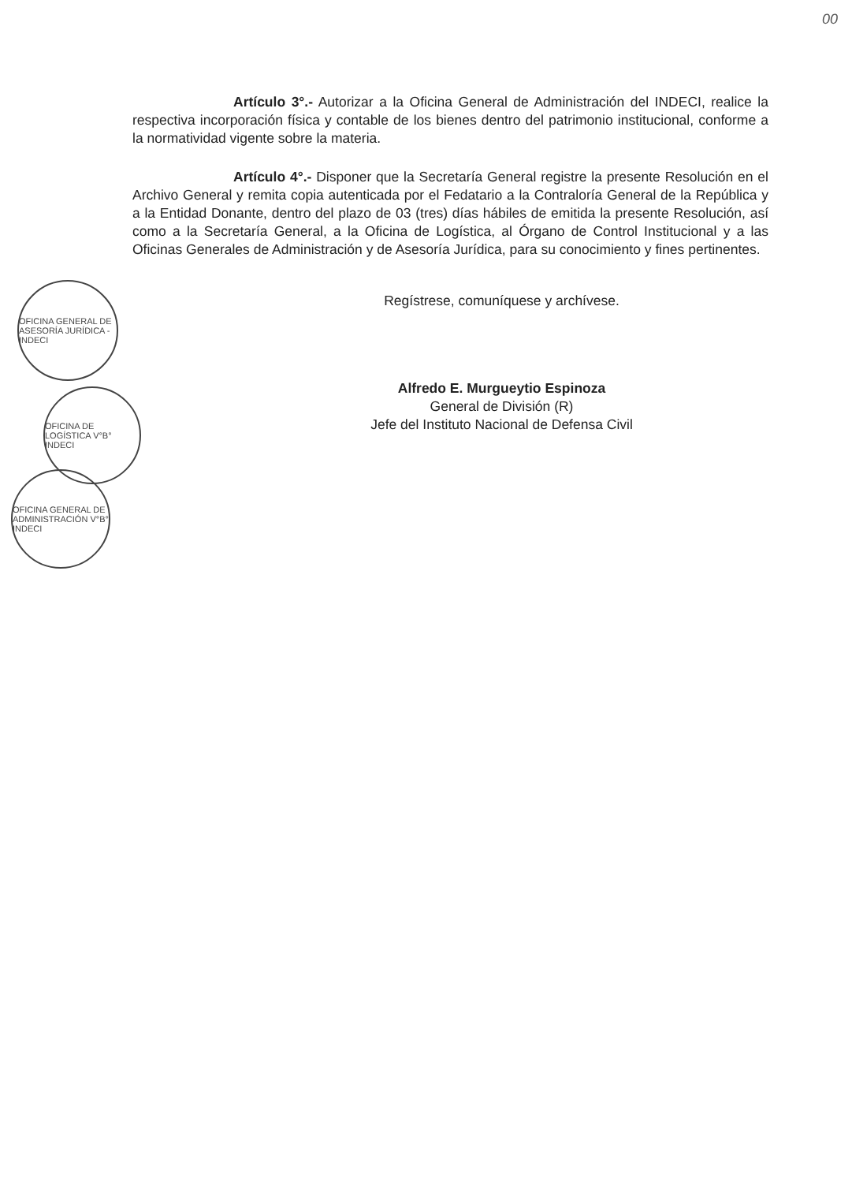00
Artículo 3°.- Autorizar a la Oficina General de Administración del INDECI, realice la respectiva incorporación física y contable de los bienes dentro del patrimonio institucional, conforme a la normatividad vigente sobre la materia.
Artículo 4°.- Disponer que la Secretaría General registre la presente Resolución en el Archivo General y remita copia autenticada por el Fedatario a la Contraloría General de la República y a la Entidad Donante, dentro del plazo de 03 (tres) días hábiles de emitida la presente Resolución, así como a la Secretaría General, a la Oficina de Logística, al Órgano de Control Institucional y a las Oficinas Generales de Administración y de Asesoría Jurídica, para su conocimiento y fines pertinentes.
Regístrese, comuníquese y archívese.
Alfredo E. Murgueytio Espinoza
General de División (R)
Jefe del Instituto Nacional de Defensa Civil
OFICINA GENERAL DE ASESORÍA JURÍDICA - INDECI
OFICINA DE LOGÍSTICA V°B° INDECI
OFICINA GENERAL DE ADMINISTRACIÓN V°B° INDECI